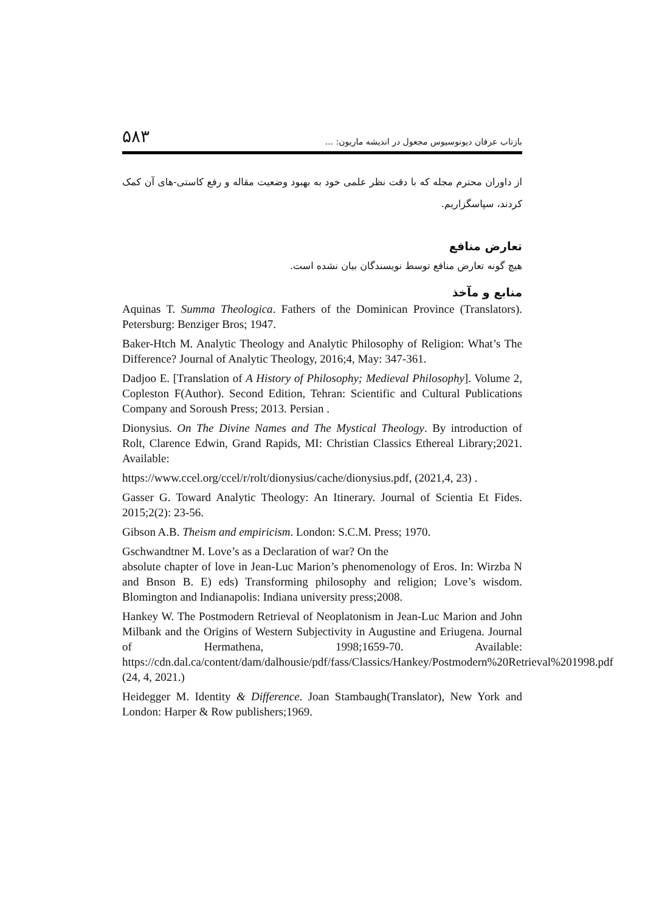بازتاب عرفان دیونوسیوس مجعول در اندیشه ماریون: ... ۵۸۳
از داوران محترم مجله که با دقت نظر علمی خود به بهبود وضعیت مقاله و رفع کاستی-های آن کمک کردند، سپاسگزاریم.
تعارض منافع
هیچ گونه تعارض منافع توسط نویسندگان بیان نشده است.
منابع و مآخذ
Aquinas T. Summa Theologica. Fathers of the Dominican Province (Translators). Petersburg: Benziger Bros; 1947.
Baker-Htch M. Analytic Theology and Analytic Philosophy of Religion: What’s The Difference? Journal of Analytic Theology, 2016;4, May: 347-361.
Dadjoo E. [Translation of A History of Philosophy; Medieval Philosophy]. Volume 2, Copleston F(Author). Second Edition, Tehran: Scientific and Cultural Publications Company and Soroush Press; 2013. Persian .
Dionysius. On The Divine Names and The Mystical Theology. By introduction of Rolt, Clarence Edwin, Grand Rapids, MI: Christian Classics Ethereal Library;2021. Available:
https://www.ccel.org/ccel/r/rolt/dionysius/cache/dionysius.pdf, (2021,4, 23) .
Gasser G. Toward Analytic Theology: An Itinerary. Journal of Scientia Et Fides. 2015;2(2): 23-56.
Gibson A.B. Theism and empiricism. London: S.C.M. Press; 1970.
Gschwandtner M. Love’s as a Declaration of war? On the
absolute chapter of love in Jean-Luc Marion’s phenomenology of Eros. In: Wirzba N and Bnson B. E) eds) Transforming philosophy and religion; Love’s wisdom. Blomington and Indianapolis: Indiana university press;2008.
Hankey W. The Postmodern Retrieval of Neoplatonism in Jean-Luc Marion and John Milbank and the Origins of Western Subjectivity in Augustine and Eriugena. Journal of Hermathena, 1998;1659-70. Available: https://cdn.dal.ca/content/dam/dalhousie/pdf/fass/Classics/Hankey/Postmodern%20Retrieval%201998.pdf (24, 4, 2021.)
Heidegger M. Identity & Difference. Joan Stambaugh(Translator), New York and London: Harper & Row publishers;1969.